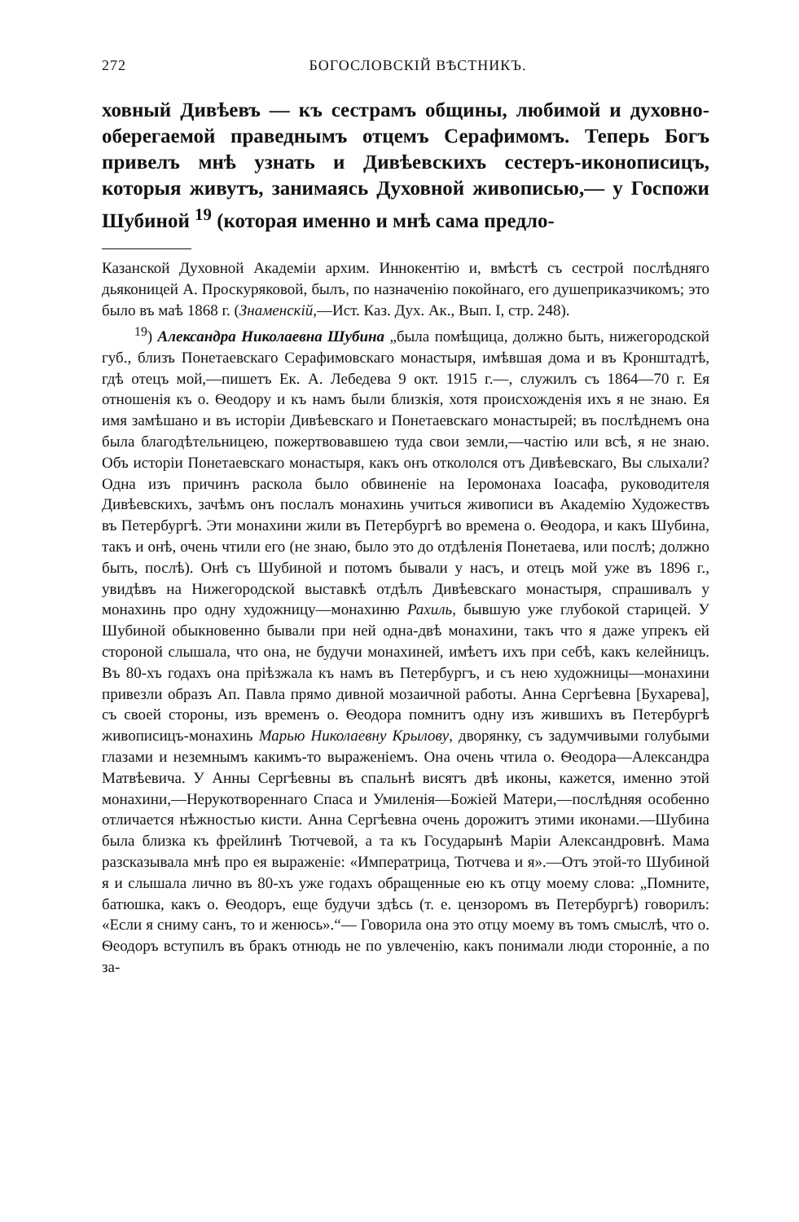272 БОГОСЛОВСКІЙ ВѢСТНИКЪ.
ховный Дивѣевъ — къ сестрамъ общины, любимой и духовно-оберегаемой праведнымъ отцемъ Серафимомъ. Теперь Богъ привелъ мнѣ узнать и Дивѣевскихъ сестеръ-иконописицъ, которыя живутъ, занимаясь Духовной живописью,— у Госпожи Шубиной <sup>19</sup> (которая именно и мнѣ сама предло-
Казанской Духовной Академіи архим. Иннокентію и, вмѣстѣ съ сестрой послѣдняго дьяконицей А. Проскуряковой, былъ, по назначенію покойнаго, его душеприказчикомъ; это было въ маѣ 1868 г. (Знаменскій,—Ист. Каз. Дух. Ак., Вып. I, стр. 248).
<sup>19</sup>) Александра Николаевна Шубина „была помѣщица, должно быть, нижегородской губ., близъ Понетаевскаго Серафимовскаго монастыря, имѣвшая дома и въ Кронштадтѣ, гдѣ отецъ мой,—пишетъ Ек. А. Лебедева 9 окт. 1915 г.—, служилъ съ 1864—70 г. Ея отношенія къ о. Ѳеодору и къ намъ были близкія, хотя происхожденія ихъ я не знаю. Ея имя замѣшано и въ исторіи Дивѣевскаго и Понетаевскаго монастырей; въ послѣднемъ она была благодѣтельницею, пожертвовавшею туда свои земли,—частію или всѣ, я не знаю. Объ исторіи Понетаевскаго монастыря, какъ онъ откололся отъ Дивѣевскаго, Вы слыхали? Одна изъ причинъ раскола было обвиненіе на Іеромонаха Іоасафа, руководителя Дивѣевскихъ, зачѣмъ онъ послалъ монахинь учиться живописи въ Академію Художествъ въ Петербургѣ. Эти монахини жили въ Петербургѣ во времена о. Ѳеодора, и какъ Шубина, такъ и онѣ, очень чтили его (не знаю, было это до отдѣленія Понетаева, или послѣ; должно быть, послѣ). Онѣ съ Шубиной и потомъ бывали у насъ, и отецъ мой уже въ 1896 г., увидѣвъ на Нижегородской выставкѣ отдѣлъ Дивѣевскаго монастыря, спрашивалъ у монахинь про одну художницу—монахиню Рахиль, бывшую уже глубокой старицей. У Шубиной обыкновенно бывали при ней одна-двѣ монахини, такъ что я даже упрекъ ей стороной слышала, что она, не будучи монахиней, имѣетъ ихъ при себѣ, какъ келейницъ. Въ 80-хъ годахъ она пріѣзжала къ намъ въ Петербургъ, и съ нею художницы—монахини привезли образъ Ап. Павла прямо дивной мозаичной работы. Анна Сергѣевна [Бухарева], съ своей стороны, изъ временъ о. Ѳеодора помнитъ одну изъ жившихъ въ Петербургѣ живописицъ-монахинь Марью Николаевну Крылову, дворянку, съ задумчивыми голубыми глазами и неземнымъ какимъ-то выраженіемъ. Она очень чтила о. Ѳеодора—Александра Матвѣевича. У Анны Сергѣевны въ спальнѣ висятъ двѣ иконы, кажется, именно этой монахини,—Нерукотвореннаго Спаса и Умиленія—Божіей Матери,—послѣдняя особенно отличается нѣжностью кисти. Анна Сергѣевна очень дорожитъ этими иконами.—Шубина была близка къ фрейлинѣ Тютчевой, а та къ Государынѣ Маріи Александровнѣ. Мама разсказывала мнѣ про ея выраженіе: «Императрица, Тютчева и я».—Отъ этой-то Шубиной я и слышала лично въ 80-хъ уже годахъ обращенные ею къ отцу моему слова: „Помните, батюшка, какъ о. Ѳеодоръ, еще будучи здѣсь (т. е. цензоромъ въ Петербургѣ) говорилъ: «Если я сниму санъ, то и женюсь».“— Говорила она это отцу моему въ томъ смыслѣ, что о. Ѳеодоръ вступилъ въ бракъ отнюдь не по увлеченію, какъ понимали люди сторонніе, а по за-